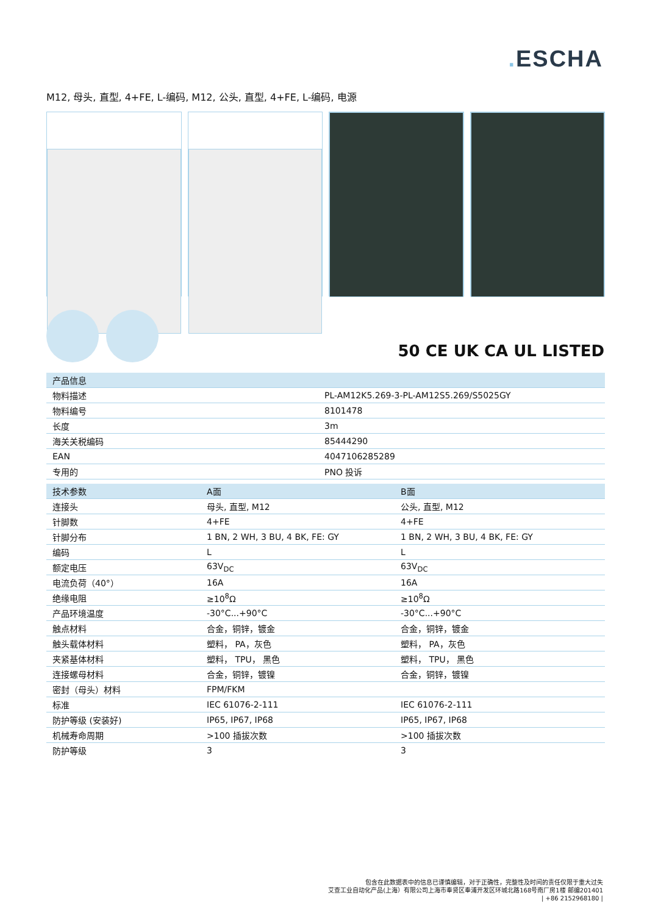. ESCHA
M12, 母头, 直型, 4+FE, L-编码, M12, 公头, 直型, 4+FE, L-编码, 电源
50 CE UK CA UL LISTED
| 产品信息 | |
| --- | --- |
| 物料描述 | PL-AM12K5.269-3-PL-AM12S5.269/S5025GY |
| 物料编号 | 8101478 |
| 长度 | 3m |
| 海关关税编码 | 85444290 |
| EAN | 4047106285289 |
| 专用的 | PNO 投诉 |
| 技术参数 | A面 | B面 |
| --- | --- | --- |
| 连接头 | 母头, 直型, M12 | 公头, 直型, M12 |
| 针脚数 | 4+FE | 4+FE |
| 针脚分布 | 1 BN, 2 WH, 3 BU, 4 BK, FE: GY | 1 BN, 2 WH, 3 BU, 4 BK, FE: GY |
| 编码 | L | L |
| 额定电压 | 63V<sub>DC</sub> | 63V<sub>DC</sub> |
| 电流负荷（40°） | 16A | 16A |
| 绝缘电阻 | ≥10<sup>8</sup>Ω | ≥10<sup>8</sup>Ω |
| 产品环境温度 | -30°C...+90°C | -30°C...+90°C |
| 触点材料 | 合金，铜锌，镀金 | 合金，铜锌，镀金 |
| 触头载体材料 | 塑料， PA，灰色 | 塑料， PA，灰色 |
| 夹紧基体材料 | 塑料， TPU， 黑色 | 塑料， TPU， 黑色 |
| 连接螺母材料 | 合金，铜锌，镀镍 | 合金，铜锌，镀镍 |
| 密封（母头）材料 | FPM/FKM | |
| 标准 | IEC 61076-2-111 | IEC 61076-2-111 |
| 防护等级 (安装好) | IP65, IP67, IP68 | IP65, IP67, IP68 |
| 机械寿命周期 | >100 插拔次数 | >100 插拔次数 |
| 防护等级 | 3 | 3 |
包含在此数据表中的信息已谨慎编辑，对于正确性，完整性及时间的责任仅限于重大过失
艾查工业自动化产品(上海）有限公司上海市奉贤区奉浦开发区环城北路168号南厂房1楼 邮编201401
| +86 2152968180 |